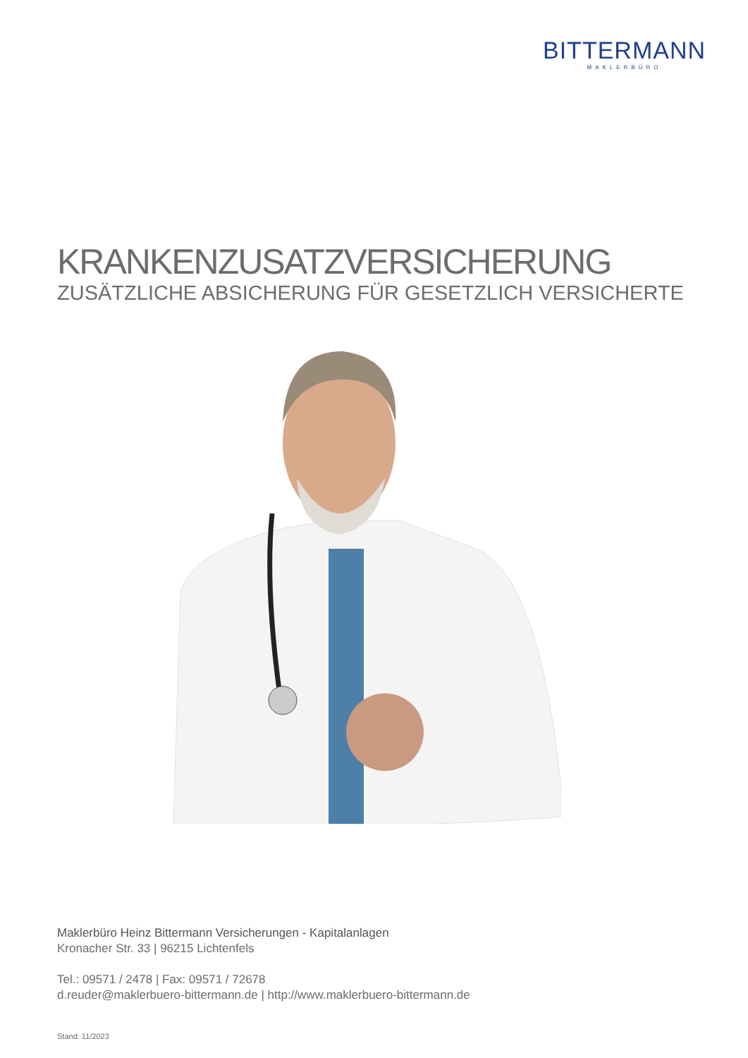BITTERMANN
MAKLERBÜRO
KRANKENZUSATZVERSICHERUNG
ZUSÄTZLICHE ABSICHERUNG FÜR GESETZLICH VERSICHERTE
Maklerbüro Heinz Bittermann Versicherungen - Kapitalanlagen
Kronacher Str. 33 | 96215 Lichtenfels
Tel.: 09571 / 2478 | Fax: 09571 / 72678
d.reuder@maklerbuero-bittermann.de | http://www.maklerbuero-bittermann.de
Stand: 11/2023